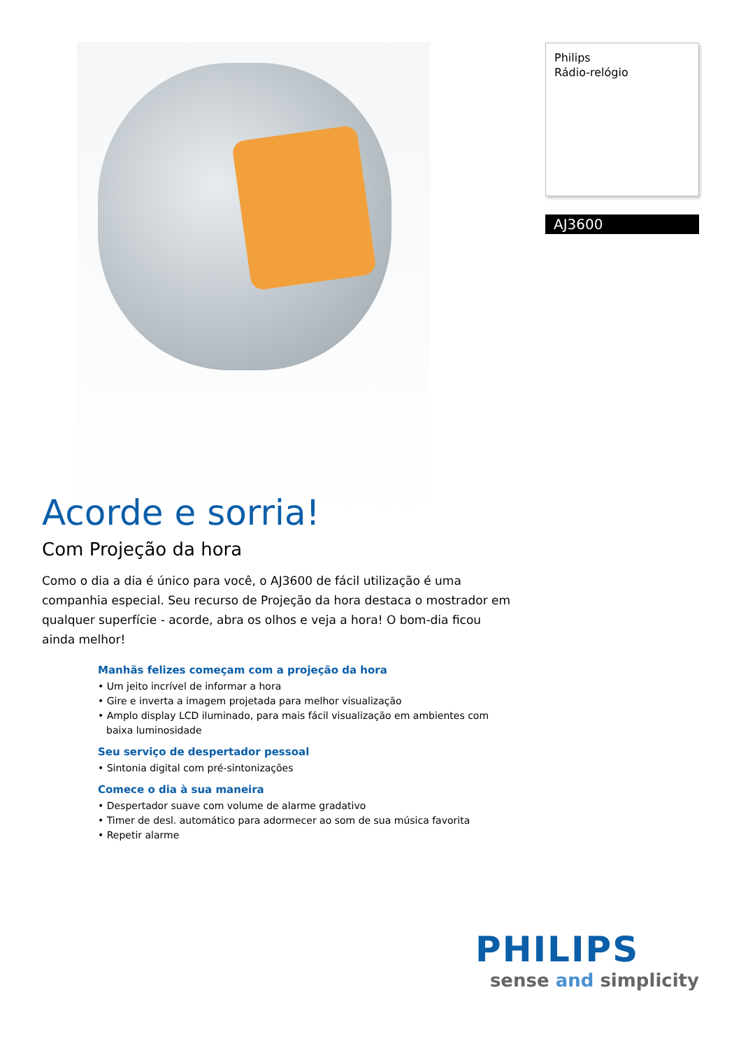Philips
Rádio-relógio
AJ3600
Acorde e sorria!
Com Projeção da hora
Como o dia a dia é único para você, o AJ3600 de fácil utilização é uma companhia especial. Seu recurso de Projeção da hora destaca o mostrador em qualquer superfície - acorde, abra os olhos e veja a hora! O bom-dia ficou ainda melhor!
Manhãs felizes começam com a projeção da hora
• Um jeito incrível de informar a hora
• Gire e inverta a imagem projetada para melhor visualização
• Amplo display LCD iluminado, para mais fácil visualização em ambientes com baixa luminosidade
Seu serviço de despertador pessoal
• Sintonia digital com pré-sintonizações
Comece o dia à sua maneira
• Despertador suave com volume de alarme gradativo
• Timer de desl. automático para adormecer ao som de sua música favorita
• Repetir alarme
PHILIPS
sense and simplicity